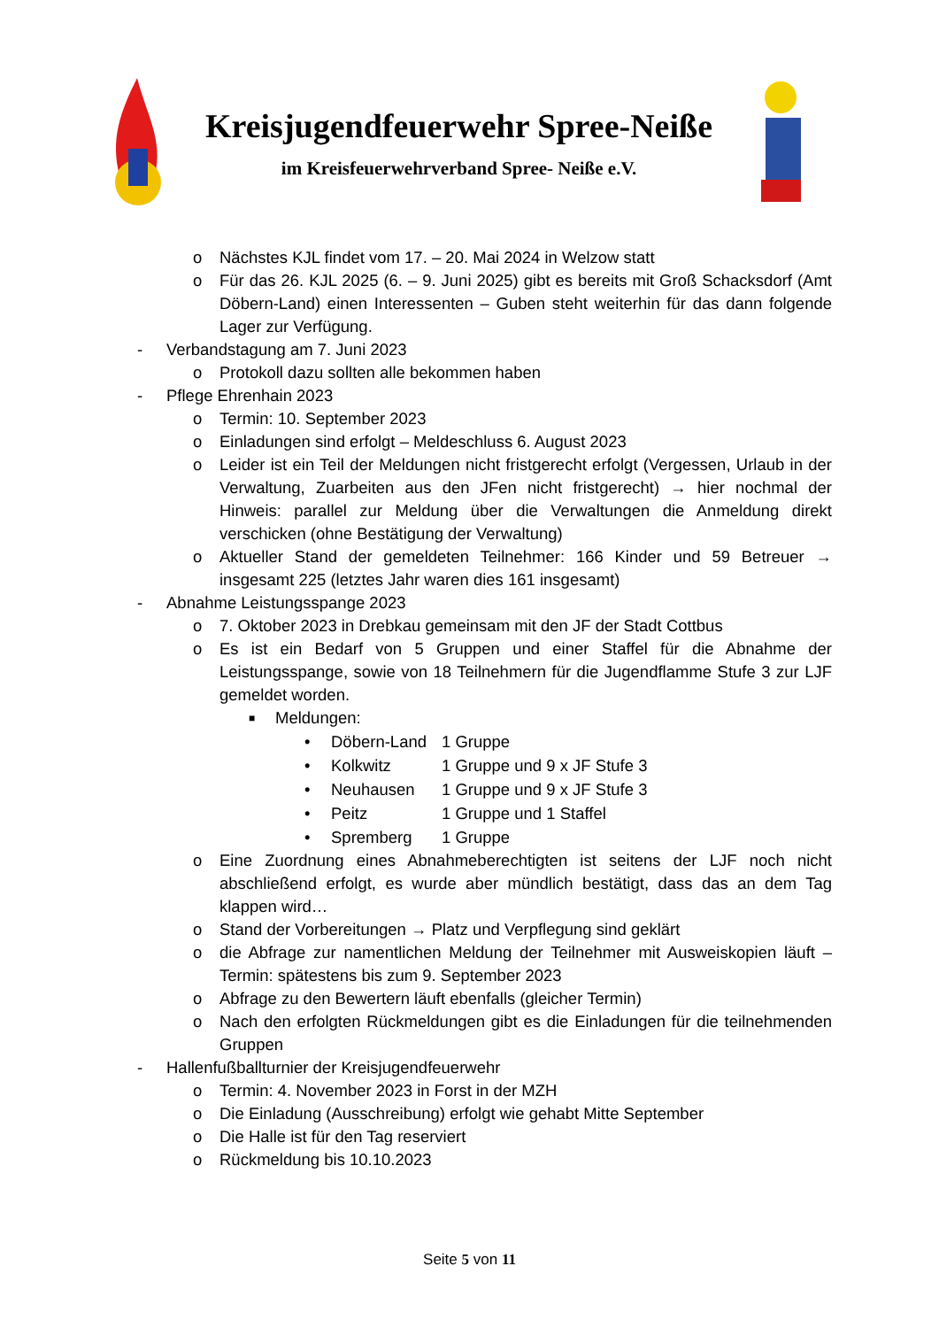Kreisjugendfeuerwehr Spree-Neiße
im Kreisfeuerwehrverband Spree- Neiße e.V.
o Nächstes KJL findet vom 17. – 20. Mai 2024 in Welzow statt
o Für das 26. KJL 2025 (6. – 9. Juni 2025) gibt es bereits mit Groß Schacksdorf (Amt Döbern-Land) einen Interessenten – Guben steht weiterhin für das dann folgende Lager zur Verfügung.
- Verbandstagung am 7. Juni 2023
o Protokoll dazu sollten alle bekommen haben
- Pflege Ehrenhain 2023
o Termin: 10. September 2023
o Einladungen sind erfolgt – Meldeschluss 6. August 2023
o Leider ist ein Teil der Meldungen nicht fristgerecht erfolgt (Vergessen, Urlaub in der Verwaltung, Zuarbeiten aus den JFen nicht fristgerecht) → hier nochmal der Hinweis: parallel zur Meldung über die Verwaltungen die Anmeldung direkt verschicken (ohne Bestätigung der Verwaltung)
o Aktueller Stand der gemeldeten Teilnehmer: 166 Kinder und 59 Betreuer → insgesamt 225 (letztes Jahr waren dies 161 insgesamt)
- Abnahme Leistungsspange 2023
o 7. Oktober 2023 in Drebkau gemeinsam mit den JF der Stadt Cottbus
o Es ist ein Bedarf von 5 Gruppen und einer Staffel für die Abnahme der Leistungsspange, sowie von 18 Teilnehmern für die Jugendflamme Stufe 3 zur LJF gemeldet worden.
■ Meldungen:
• Döbern-Land 1 Gruppe
• Kolkwitz 1 Gruppe und 9 x JF Stufe 3
• Neuhausen 1 Gruppe und 9 x JF Stufe 3
• Peitz 1 Gruppe und 1 Staffel
• Spremberg 1 Gruppe
o Eine Zuordnung eines Abnahmeberechtigten ist seitens der LJF noch nicht abschließend erfolgt, es wurde aber mündlich bestätigt, dass das an dem Tag klappen wird…
o Stand der Vorbereitungen → Platz und Verpflegung sind geklärt
o die Abfrage zur namentlichen Meldung der Teilnehmer mit Ausweiskopien läuft – Termin: spätestens bis zum 9. September 2023
o Abfrage zu den Bewertern läuft ebenfalls (gleicher Termin)
o Nach den erfolgten Rückmeldungen gibt es die Einladungen für die teilnehmenden Gruppen
- Hallenfußballturnier der Kreisjugendfeuerwehr
o Termin: 4. November 2023 in Forst in der MZH
o Die Einladung (Ausschreibung) erfolgt wie gehabt Mitte September
o Die Halle ist für den Tag reserviert
o Rückmeldung bis 10.10.2023
Seite 5 von 11